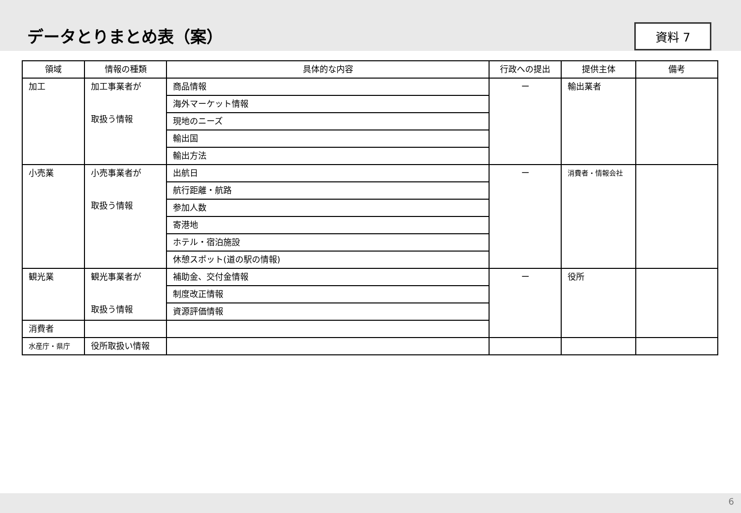データとりまとめ表（案）
資料 7
| 領域 | 情報の種類 | 具体的な内容 | 行政への提出 | 提供主体 | 備考 |
| --- | --- | --- | --- | --- | --- |
| 加工 | 加工事業者が 取扱う情報 | 商品情報 | ー | 輸出業者 | |
| | | 海外マーケット情報 | | | |
| | | 現地のニーズ | | | |
| | | 輸出国 | | | |
| | | 輸出方法 | | | |
| 小売業 | 小売事業者が 取扱う情報 | 出航日 | ー | 消費者・情報会社 | |
| | | 航行距離・航路 | | | |
| | | 参加人数 | | | |
| | | 寄港地 | | | |
| | | ホテル・宿泊施設 | | | |
| | | 休憩スポット(道の駅の情報) | | | |
| 観光業 | 観光事業者が 取扱う情報 | 補助金、交付金情報 | ー | 役所 | |
| | | 制度改正情報 | | | |
| | | 資源評価情報 | | | |
| 消費者 | | | | | |
| 水産庁・県庁 | 役所取扱い情報 | | | | |
6